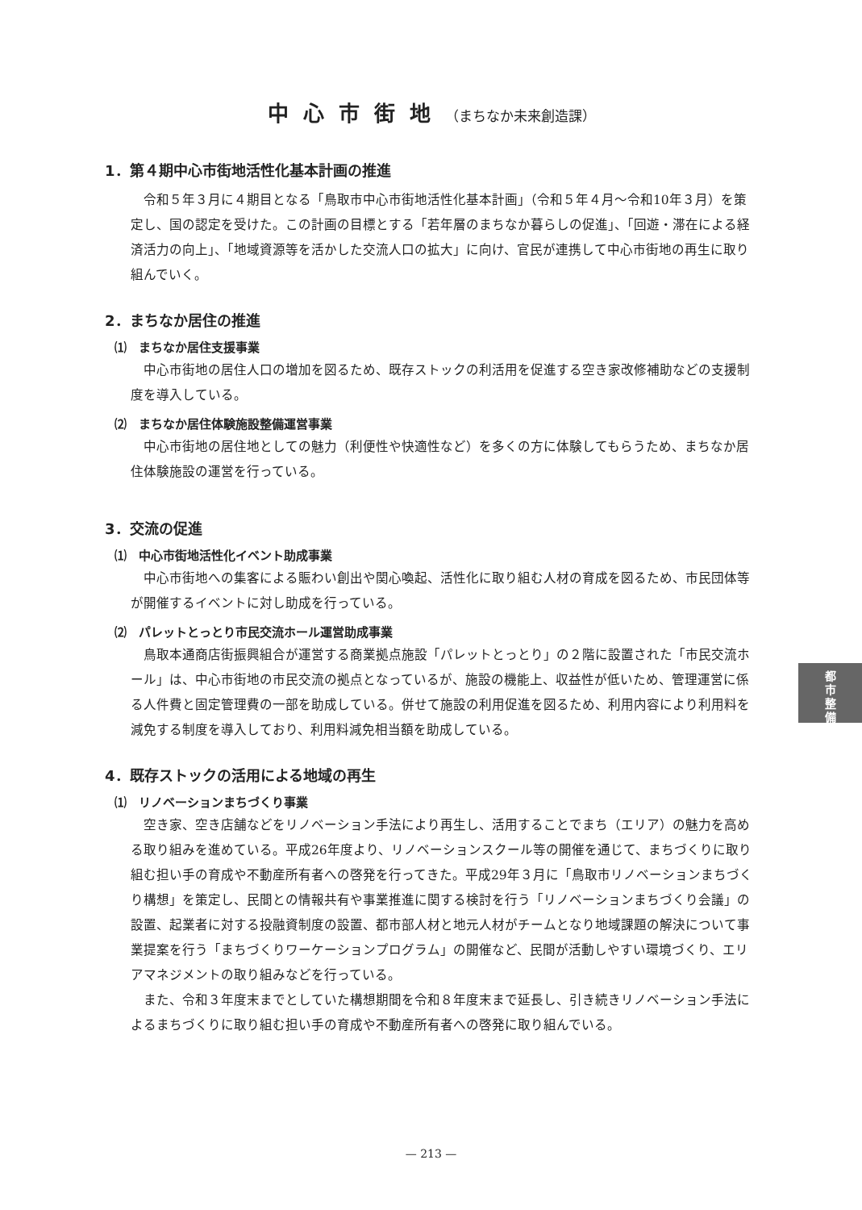中心市街地（まちなか未来創造課）
1．第４期中心市街地活性化基本計画の推進
令和５年３月に４期目となる「鳥取市中心市街地活性化基本計画」（令和５年４月～令和10年３月）を策定し、国の認定を受けた。この計画の目標とする「若年層のまちなか暮らしの促進」、「回遊・滞在による経済活力の向上」、「地域資源等を活かした交流人口の拡大」に向け、官民が連携して中心市街地の再生に取り組んでいく。
2．まちなか居住の推進
⑴　まちなか居住支援事業
中心市街地の居住人口の増加を図るため、既存ストックの利活用を促進する空き家改修補助などの支援制度を導入している。
⑵　まちなか居住体験施設整備運営事業
中心市街地の居住地としての魅力（利便性や快適性など）を多くの方に体験してもらうため、まちなか居住体験施設の運営を行っている。
3．交流の促進
⑴　中心市街地活性化イベント助成事業
中心市街地への集客による賑わい創出や関心喚起、活性化に取り組む人材の育成を図るため、市民団体等が開催するイベントに対し助成を行っている。
⑵　パレットとっとり市民交流ホール運営助成事業
鳥取本通商店街振興組合が運営する商業拠点施設「パレットとっとり」の２階に設置された「市民交流ホール」は、中心市街地の市民交流の拠点となっているが、施設の機能上、収益性が低いため、管理運営に係る人件費と固定管理費の一部を助成している。併せて施設の利用促進を図るため、利用内容により利用料を減免する制度を導入しており、利用料減免相当額を助成している。
4．既存ストックの活用による地域の再生
⑴　リノベーションまちづくり事業
空き家、空き店舗などをリノベーション手法により再生し、活用することでまち（エリア）の魅力を高める取り組みを進めている。平成26年度より、リノベーションスクール等の開催を通じて、まちづくりに取り組む担い手の育成や不動産所有者への啓発を行ってきた。平成29年３月に「鳥取市リノベーションまちづくり構想」を策定し、民間との情報共有や事業推進に関する検討を行う「リノベーションまちづくり会議」の設置、起業者に対する投融資制度の設置、都市部人材と地元人材がチームとなり地域課題の解決について事業提案を行う「まちづくりワーケーションプログラム」の開催など、民間が活動しやすい環境づくり、エリアマネジメントの取り組みなどを行っている。
また、令和３年度末までとしていた構想期間を令和８年度末まで延長し、引き続きリノベーション手法によるまちづくりに取り組む担い手の育成や不動産所有者への啓発に取り組んでいる。
都
市
整
備
— 213 —